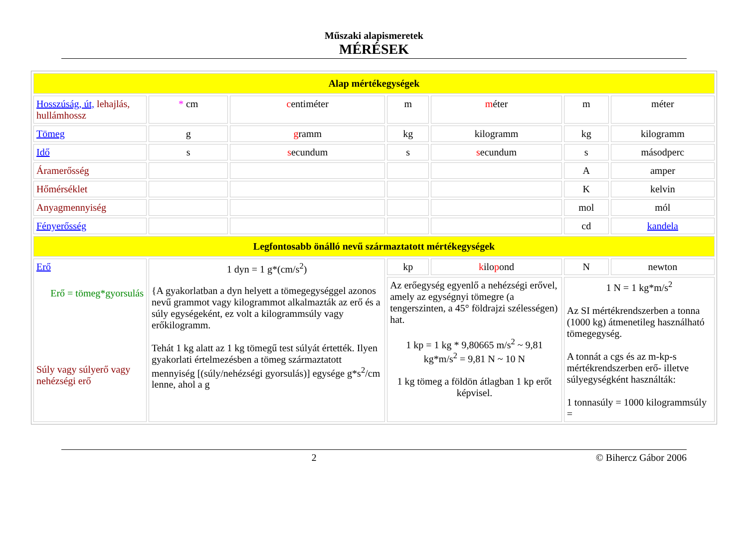Műszaki alapismeretek
MÉRÉSEK
| Alap mértékegységek | | | | | | |
| Hosszúság, út, lehajlás, hullámhossz | * cm | c entiméter | m | m éter | m | méter |
| Tömeg | g | g ramm | kg | kilogramm | kg | kilogramm |
| Idő | s | s ecundum | s | s ecundum | s | másodperc |
| Áramerősség | | | | | A | amper |
| Hőmérséklet | | | | | K | kelvin |
| Anyagmennyiség | | | | | mol | mól |
| Fényerősség | | | | | cd | kandela |
| Legfontosabb önálló nevű származtatott mértékegységek | | | | | | |
| Erő Erő = tömeg*gyorsulás Súly vagy súlyerő vagy nehézségi erő | 1 dyn = 1 g*(cm/s<sup>2</sup>) {A gyakorlatban a dyn helyett a tömegegységgel azonos nevű grammot vagy kilogrammot alkalmazták az erő és a súly egységeként, ez volt a kilogrammsúly vagy erőkilogramm. Tehát 1 kg alatt az 1 kg tömegű test súlyát értették. Ilyen gyakorlati értelmezésben a tömeg származtatott mennyiség [(súly/nehézségi gyorsulás)] egysége g*s<sup>2</sup>/cm lenne, ahol a g | | kp | k ilo p ond | N | newton |
| | | | Az erőegység egyenlő a nehézségi erővel, amely az egységnyi tömegre (a tengerszinten, a 45° földrajzi szélességen) hat. 1 kp = 1 kg * 9,80665 m/s<sup>2</sup> ~ 9,81 kg*m/s<sup>2</sup> = 9,81 N ~ 10 N 1 kg tömeg a földön átlagban 1 kp erőt képvisel. | | 1 N = 1 kg*m/s<sup>2</sup> Az SI mértékrendszerben a tonna (1000 kg) átmenetileg használható tömegegység. A tonnát a cgs és az m-kp-s mértékrendszerben erő- illetve súlyegységként használták: 1 tonnasúly = 1000 kilogrammsúly = | |
2 © Bihercz Gábor 2006